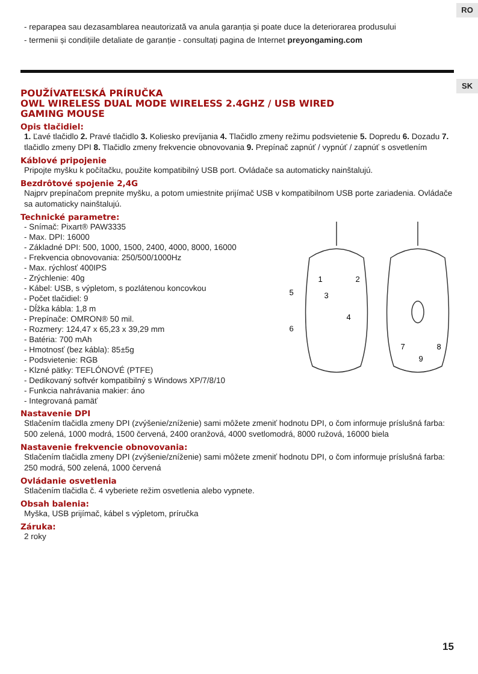RO
SK
- reparарea sau dezasamblarea neautorizată va anula garanția și poate duce la deteriorarea produsului
- termenii și condițiile detaliate de garanție - consultați pagina de Internet preyongaming.com
POUŽÍVATEĽSKÁ PRÍRUČKA
OWL WIRELESS DUAL MODE WIRELESS 2.4GHZ / USB WIRED
GAMING MOUSE
Opis tlačidiel:
1. Ľavé tlačidlo 2. Pravé tlačidlo 3. Koliesko prevíjania 4. Tlačidlo zmeny režimu podsvietenie 5. Dopredu 6. Dozadu 7. tlačidlo zmeny DPI 8. Tlačidlo zmeny frekvencie obnovovania 9. Prepínač zapnúť / vypnúť / zapnúť s osvetlením
Káblové pripojenie
Pripojte myšku k počítačku, použite kompatibilný USB port. Ovládače sa automaticky nainštalujú.
Bezdrôtové spojenie 2,4G
Najprv prepínačom prepnite myšku, a potom umiestnite prijímač USB v kompatibilnom USB porte zariadenia. Ovládače sa automaticky nainštalujú.
Technické parametre:
- Snímač: Pixart® PAW3335
- Max. DPI: 16000
- Základné DPI: 500, 1000, 1500, 2400, 4000, 8000, 16000
- Frekvencia obnovovania: 250/500/1000Hz
- Max. rýchlosť 400IPS
- Zrýchlenie: 40g
- Kábel: USB, s výpletom, s pozlátenou koncovkou
- Počet tlačidiel: 9
- Dĺžka kábla: 1,8 m
- Prepínače: OMRON® 50 mil.
- Rozmery: 124,47 x 65,23 x 39,29 mm
- Batéria: 700 mAh
- Hmotnosť (bez kábla): 85±5g
- Podsvietenie: RGB
- Klzné pätky: TEFLÓNOVÉ (PTFE)
- Dedikovaný softvér kompatibilný s Windows XP/7/8/10
- Funkcia nahrávania makier: áno
- Integrovaná pamäť
1
2
3
4
5
6
7
8
9
Nastavenie DPI
Stlačením tlačidla zmeny DPI (zvýšenie/zníženie) sami môžete zmeniť hodnotu DPI, o čom informuje príslušná farba: 500 zelená, 1000 modrá, 1500 červená, 2400 oranžová, 4000 svetlomodrá, 8000 ružová, 16000 biela
Nastavenie frekvencie obnovovania:
Stlačením tlačidla zmeny DPI (zvýšenie/zníženie) sami môžete zmeniť hodnotu DPI, o čom informuje príslušná farba: 250 modrá, 500 zelená, 1000 červená
Ovládanie osvetlenia
Stlačením tlačidla č. 4 vyberiete režim osvetlenia alebo vypnete.
Obsah balenia:
Myška, USB prijímač, kábel s výpletom, príručka
Záruka:
2 roky
15